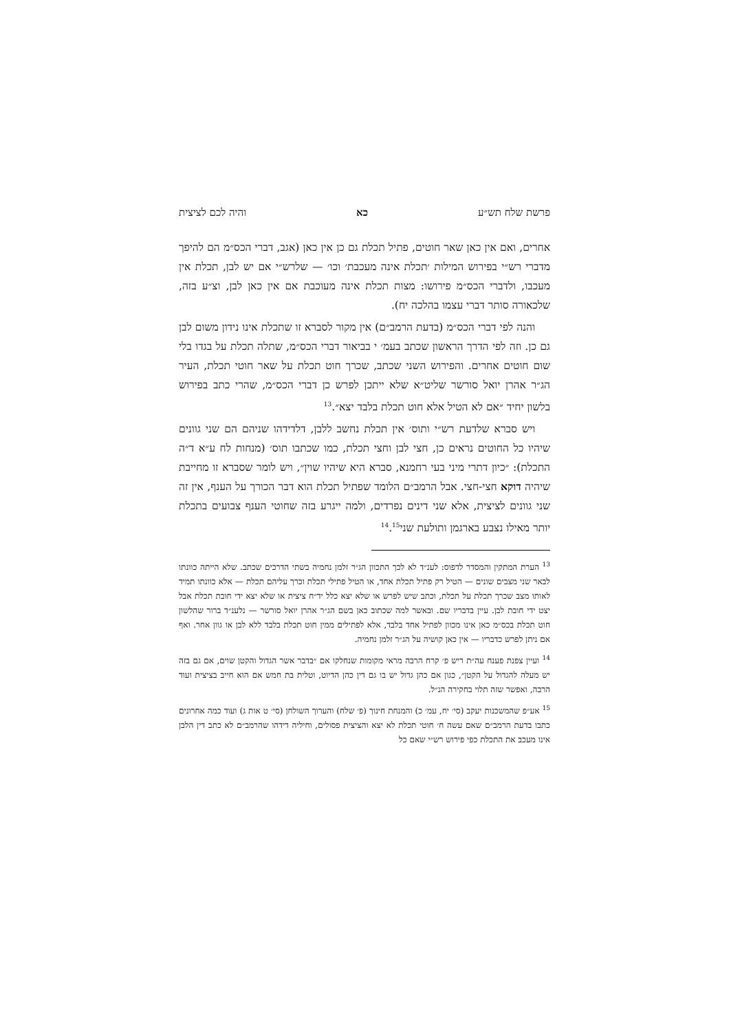פרשת שלח תש״ע כא והיה לכם לציצית
אחרים, ואם אין כאן שאר חוטים, פתיל תכלת גם כן אין כאן (אגב, דברי הכס״מ הם להיפך מדברי רש״י בפירוש המילות ׳תכלת אינה מעכבת׳ וכו׳ — שלרש״י אם יש לבן, תכלת אין מעכבו, ולדברי הכס״מ פירושו: מצות תכלת אינה מעוכבת אם אין כאן לבן, וצ״ע בזה, שלכאורה סותר דברי עצמו בהלכה יח).
והנה לפי דברי הכס״מ (בדעת הרמב״ם) אין מקור לסברא זו שתכלת אינו נידון משום לבן גם כן. וזה לפי הדרך הראשון שכתב בעמ׳ י בביאור דברי הכס״מ, שתלה תכלת על בגדו בלי שום חוטים אחרים. והפירוש השני שכתב, שכרך חוט תכלת על שאר חוטי תכלת, העיר הג״ר אהרן יואל סורשר שליט״א שלא ייתכן לפרש כן דברי הכס״מ, שהרי כתב בפירוש בלשון יחיד ״אם לא הטיל אלא חוט תכלת בלבד יצא״.<sup>13</sup>
ויש סברא שלדעת רש״י ותוס׳ אין תכלת נחשב ללבן, דלדידהו שניהם הם שני גוונים שיהיו כל החוטים נראים כן, חצי לבן וחצי תכלת, כמו שכתבו תוס׳ (מנחות לח ע״א ד״ה התכלת): ״כיון דתרי מיני בעי רחמנא, סברא היא שיהיו שוין״, ויש לומר שסברא זו מחייבת שיהיה דוקא חצי-חצי. אבל הרמב״ם הלומד שפתיל תכלת הוא דבר הכורך על הענף, אין זה שני גוונים לציצית, אלא שני דינים נפרדים, ולמה ייגרע בזה שחוטי הענף צבועים בתכלת יותר מאילו נצבע בארגמן ותולעת שני<sup>14</sup>.<sup>15</sup>
<sup>13</sup> הערת המתקין והמסדר לדפוס: לענ״ד לא לכך התכוון הג״ר זלמן נחמיה בשתי הדרכים שכתב. שלא הייתה כוונתו לבאר שני מצבים שונים — הטיל רק פתיל תכלת אחד, או הטיל פתילי תכלת וכרך עליהם תכלת — אלא כוונתו תמיד לאותו מצב שכרך תכלת על תכלת, וכתב שיש לפרש או שלא יצא כלל יד״ח ציצית או שלא יצא ידי חובת תכלת אבל יצט ידי חובת לבן. עיין בדבריו שם. ובאשר למה שכתוב כאן בשם הג״ר אהרן יואל סורשר — נלענ״ד ברור שהלשון חוט תכלת בכס״מ כאן אינו מכוון לפתיל אחד בלבד, אלא לפתילים ממין חוט תכלת בלבד ללא לבן או גוון אחר. ואף אם ניתן לפרש כדבריו — אין כאן קושיה על הג״ר זלמן נחמיה.
<sup>14</sup> ועיין צפנת פענח עה״ת ריש פ׳ קרח הרבה מראי מקומות שנחלקו אם ״בדבר אשר הגדול והקטן שוים, אם גם בזה יש מעלה להגדול על הקטן״, כגון אם כהן גדול יש בו גם דין כהן הדיוט, וטלית בת חמש אם הוא חייב בציצית ועוד הרבה, ואפשר שזה תלוי בחקירה הנ״ל.
<sup>15</sup> אע״פ שהמשכנות יעקב (סי׳ יח, עמ׳ כ) והמנחת חינוך (פ׳ שלח) והערוך השולחן (סי׳ ט אות ג) ועוד כמה אחרונים כתבו בדעת הרמב״ם שאם עשה ח׳ חוטי תכלת לא יצא והציצית פסולים, וחיליה דידהו שהרמב״ם לא כתב דין הלבן אינו מעכב את התכלת כפי פירוש רש״י שאם כל